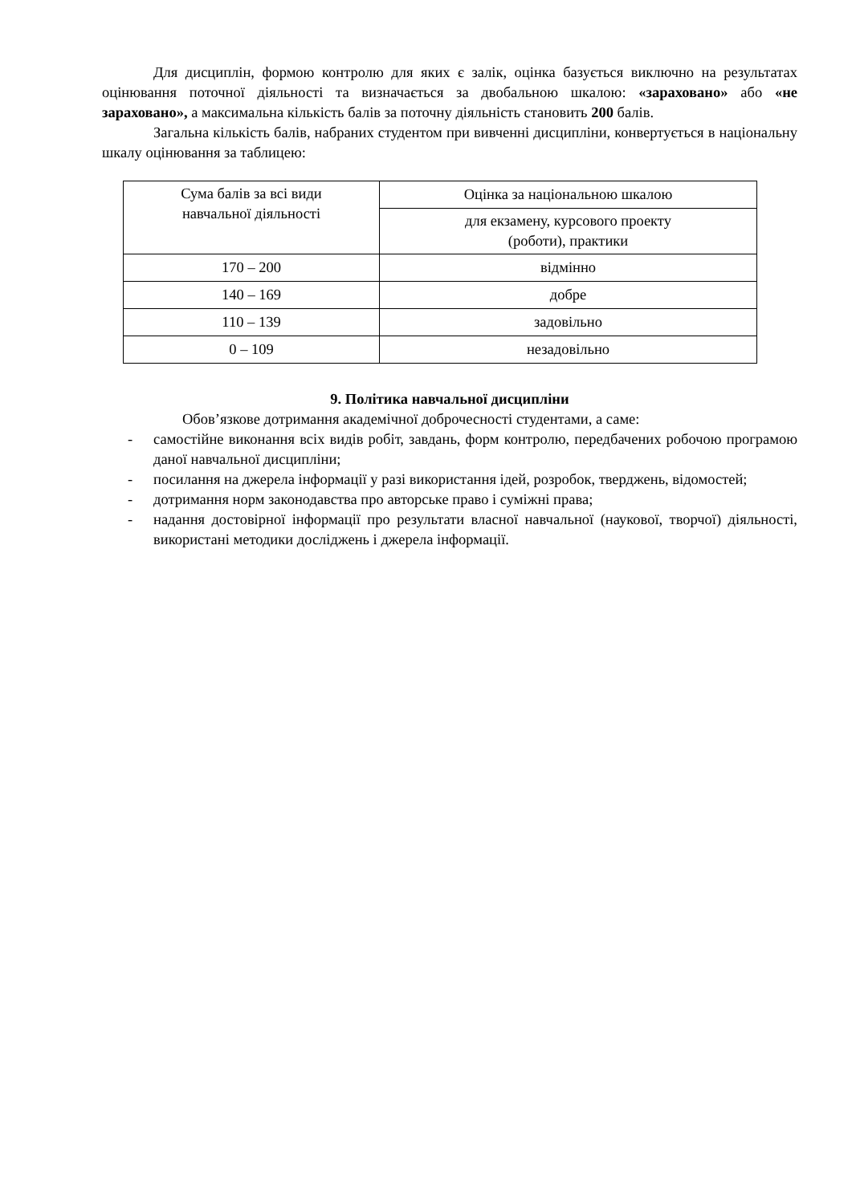Для дисциплін, формою контролю для яких є залік, оцінка базується виключно на результатах оцінювання поточної діяльності та визначається за двобальною шкалою: «зараховано» або «не зараховано», а максимальна кількість балів за поточну діяльність становить 200 балів.
Загальна кількість балів, набраних студентом при вивченні дисципліни, конвертується в національну шкалу оцінювання за таблицею:
| Сума балів за всі види навчальної діяльності | Оцінка за національною шкалою |
| | для екзамену, курсового проекту (роботи), практики |
| 170 – 200 | відмінно |
| 140 – 169 | добре |
| 110 – 139 | задовільно |
| 0 – 109 | незадовільно |
9. Політика навчальної дисципліни
Обов’язкове дотримання академічної доброчесності студентами, а саме:
- самостійне виконання всіх видів робіт, завдань, форм контролю, передбачених робочою програмою даної навчальної дисципліни;
- посилання на джерела інформації у разі використання ідей, розробок, тверджень, відомостей;
- дотримання норм законодавства про авторське право і суміжні права;
- надання достовірної інформації про результати власної навчальної (наукової, творчої) діяльності, використані методики досліджень і джерела інформації.